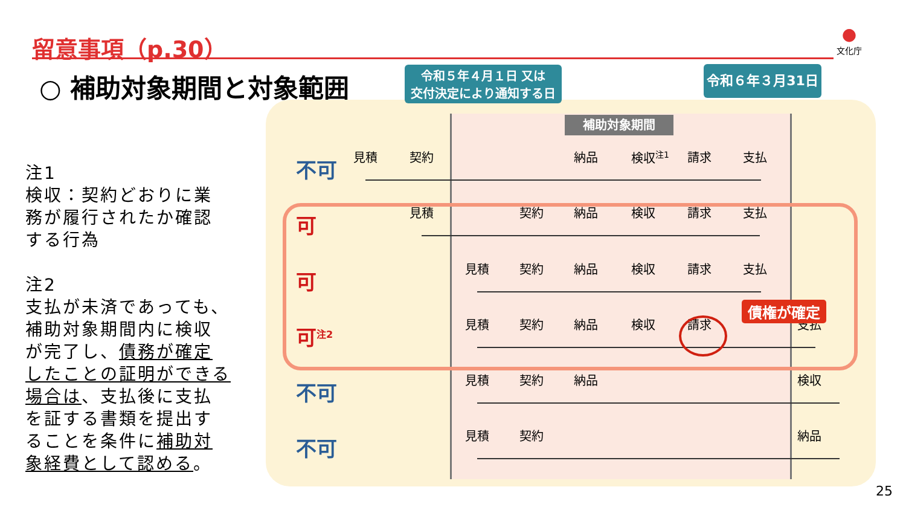留意事項（p.30）
●
文化庁
○ 補助対象期間と対象範囲
注1
検収：契約どおりに業務が履行されたか確認する行為
注2
支払が未済であっても、補助対象期間内に検収が完了し、債務が確定したことの証明ができる場合は、支払後に支払を証する書類を提出することを条件に補助対象経費として認める。
令和５年４月１日 又は
交付決定により通知する日
令和６年３月31日
補助対象期間
不可 見積 契約 納品 検収<sup>注1</sup> 請求 支払
可 見積 契約 納品 検収 請求 支払
可 見積 契約 納品 検収 請求 支払
可<sup>注2</sup> 見積 契約 納品 検収 請求 支払
不可 見積 契約 納品 検収
不可 見積 契約 納品
債権が確定
25